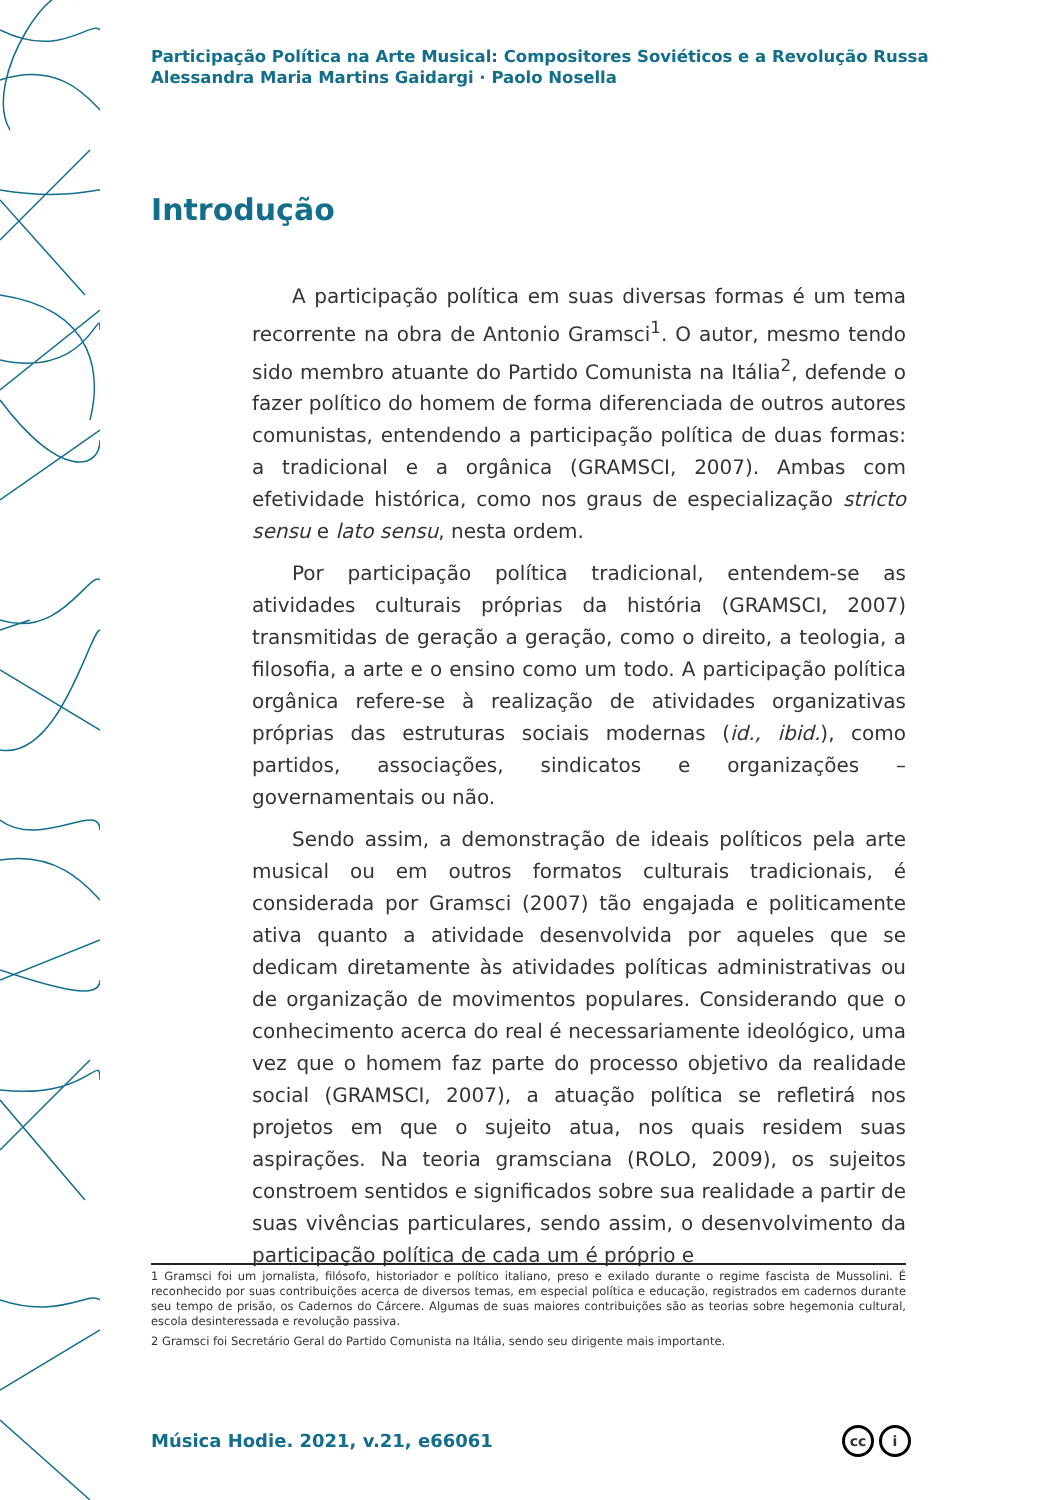Participação Política na Arte Musical: Compositores Soviéticos e a Revolução Russa
Alessandra Maria Martins Gaidargi · Paolo Nosella
Introdução
A participação política em suas diversas formas é um tema recorrente na obra de Antonio Gramsci<sup>1</sup>. O autor, mesmo tendo sido membro atuante do Partido Comunista na Itália<sup>2</sup>, defende o fazer político do homem de forma diferenciada de outros autores comunistas, entendendo a participação política de duas formas: a tradicional e a orgânica (GRAMSCI, 2007). Ambas com efetividade histórica, como nos graus de especialização stricto sensu e lato sensu, nesta ordem.
Por participação política tradicional, entendem-se as atividades culturais próprias da história (GRAMSCI, 2007) transmitidas de geração a geração, como o direito, a teologia, a filosofia, a arte e o ensino como um todo. A participação política orgânica refere-se à realização de atividades organizativas próprias das estruturas sociais modernas (id., ibid.), como partidos, associações, sindicatos e organizações – governamentais ou não.
Sendo assim, a demonstração de ideais políticos pela arte musical ou em outros formatos culturais tradicionais, é considerada por Gramsci (2007) tão engajada e politicamente ativa quanto a atividade desenvolvida por aqueles que se dedicam diretamente às atividades políticas administrativas ou de organização de movimentos populares. Considerando que o conhecimento acerca do real é necessariamente ideológico, uma vez que o homem faz parte do processo objetivo da realidade social (GRAMSCI, 2007), a atuação política se refletirá nos projetos em que o sujeito atua, nos quais residem suas aspirações. Na teoria gramsciana (ROLO, 2009), os sujeitos constroem sentidos e significados sobre sua realidade a partir de suas vivências particulares, sendo assim, o desenvolvimento da participação política de cada um é próprio e
1 Gramsci foi um jornalista, filósofo, historiador e político italiano, preso e exilado durante o regime fascista de Mussolini. É reconhecido por suas contribuições acerca de diversos temas, em especial política e educação, registrados em cadernos durante seu tempo de prisão, os Cadernos do Cárcere. Algumas de suas maiores contribuições são as teorias sobre hegemonia cultural, escola desinteressada e revolução passiva.
2 Gramsci foi Secretário Geral do Partido Comunista na Itália, sendo seu dirigente mais importante.
Música Hodie. 2021, v.21, e66061
cc i